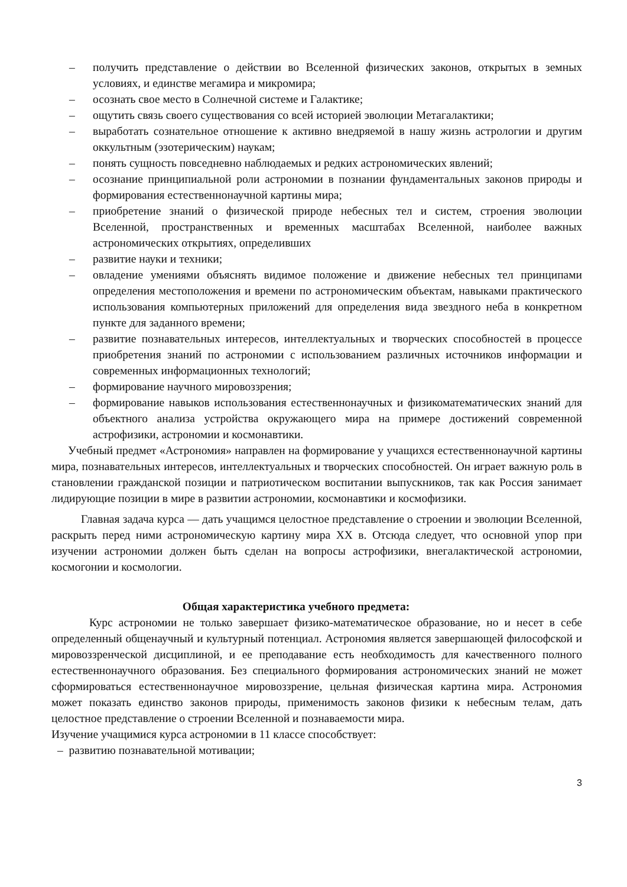– получить представление о действии во Вселенной физических законов, открытых в земных условиях, и единстве мегамира и микромира;
– осознать свое место в Солнечной системе и Галактике;
– ощутить связь своего существования со всей историей эволюции Метагалактики;
– выработать сознательное отношение к активно внедряемой в нашу жизнь астрологии и другим оккультным (эзотерическим) наукам;
– понять сущность повседневно наблюдаемых и редких астрономических явлений;
– осознание принципиальной роли астрономии в познании фундаментальных законов природы и формирования естественнонаучной картины мира;
– приобретение знаний о физической природе небесных тел и систем, строения эволюции Вселенной, пространственных и временных масштабах Вселенной, наиболее важных астрономических открытиях, определивших
– развитие науки и техники;
– овладение умениями объяснять видимое положение и движение небесных тел принципами определения местоположения и времени по астрономическим объектам, навыками практического использования компьютерных приложений для определения вида звездного неба в конкретном пункте для заданного времени;
– развитие познавательных интересов, интеллектуальных и творческих способностей в процессе приобретения знаний по астрономии с использованием различных источников информации и современных информационных технологий;
– формирование научного мировоззрения;
– формирование навыков использования естественнонаучных и физикоматематических знаний для объектного анализа устройства окружающего мира на примере достижений современной астрофизики, астрономии и космонавтики.
Учебный предмет «Астрономия» направлен на формирование у учащихся естественнонаучной картины мира, познавательных интересов, интеллектуальных и творческих способностей. Он играет важную роль в становлении гражданской позиции и патриотическом воспитании выпускников, так как Россия занимает лидирующие позиции в мире в развитии астрономии, космонавтики и космофизики.
Главная задача курса — дать учащимся целостное представление о строении и эволюции Вселенной, раскрыть перед ними астрономическую картину мира XX в. Отсюда следует, что основной упор при изучении астрономии должен быть сделан на вопросы астрофизики, внегалактической астрономии, космогонии и космологии.
Общая характеристика учебного предмета:
Курс астрономии не только завершает физико-математическое образование, но и несет в себе определенный общенаучный и культурный потенциал. Астрономия является завершающей философской и мировоззренческой дисциплиной, и ее преподавание есть необходимость для качественного полного естественнонаучного образования. Без специального формирования астрономических знаний не может сформироваться естественнонаучное мировоззрение, цельная физическая картина мира. Астрономия может показать единство законов природы, применимость законов физики к небесным телам, дать целостное представление о строении Вселенной и познаваемости мира.
Изучение учащимися курса астрономии в 11 классе способствует:
– развитию познавательной мотивации;
3